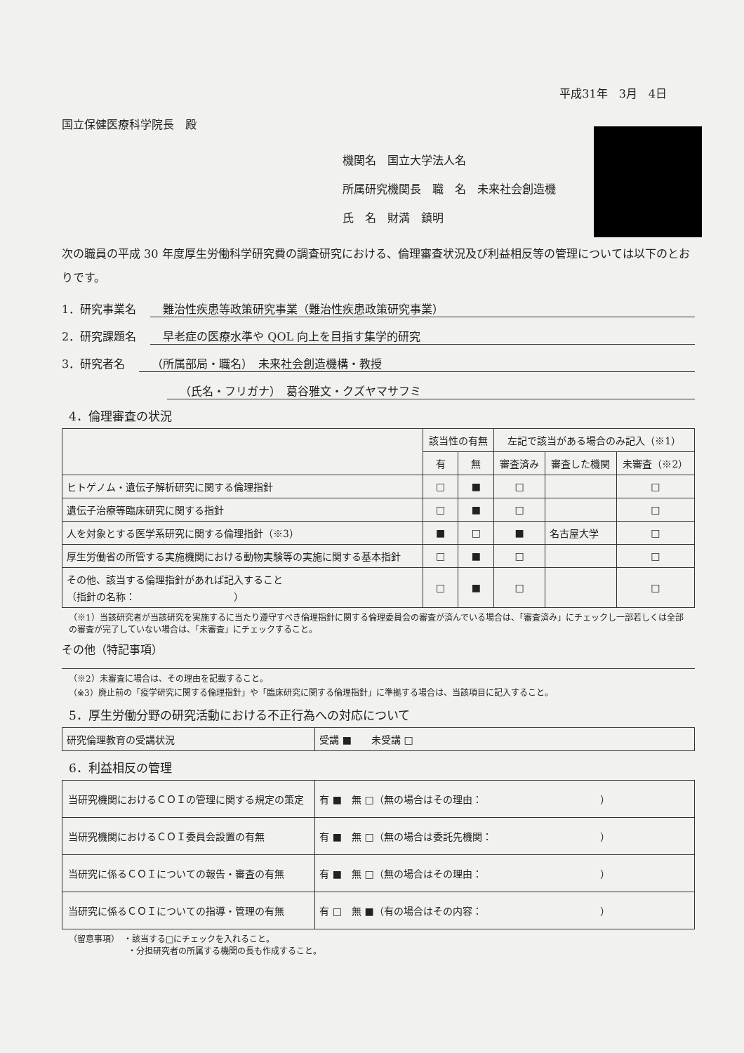平成31年　3月　4日
国立保健医療科学院長　殿
機関名　国立大学法人名
所属研究機関長　職　名　未来社会創造機
氏　名　財満　鎮明
次の職員の平成 30 年度厚生労働科学研究費の調査研究における、倫理審査状況及び利益相反等の管理については以下のとおりです。
1．研究事業名 難治性疾患等政策研究事業（難治性疾患政策研究事業）
2．研究課題名 早老症の医療水準や QOL 向上を目指す集学的研究
3．研究者名 （所属部局・職名）　未来社会創造機構・教授
（氏名・フリガナ）　葛谷雅文・クズヤマサフミ
4．倫理審査の状況
| | 該当性の有無 | | 左記で該当がある場合のみ記入（※1） | | |
| --- | --- | --- | --- | --- | --- |
| | 有 | 無 | 審査済み | 審査した機関 | 未審査（※2） |
| ヒトゲノム・遺伝子解析研究に関する倫理指針 | □ | ■ | □ | | □ |
| 遺伝子治療等臨床研究に関する指針 | □ | ■ | □ | | □ |
| 人を対象とする医学系研究に関する倫理指針（※3） | ■ | □ | ■ | 名古屋大学 | □ |
| 厚生労働省の所管する実施機関における動物実験等の実施に関する基本指針 | □ | ■ | □ | | □ |
| その他、該当する倫理指針があれば記入すること （指針の名称： ） | □ | ■ | □ | | □ |
（※1）当該研究者が当該研究を実施するに当たり遵守すべき倫理指針に関する倫理委員会の審査が済んでいる場合は、「審査済み」にチェックし一部若しくは全部の審査が完了していない場合は、「未審査」にチェックすること。
その他（特記事項）
（※2）未審査に場合は、その理由を記載すること。
（※3）廃止前の「疫学研究に関する倫理指針」や「臨床研究に関する倫理指針」に準拠する場合は、当該項目に記入すること。
5．厚生労働分野の研究活動における不正行為への対応について
| 研究倫理教育の受講状況 | 受講 ■ 未受講 □ |
6．利益相反の管理
| 当研究機関におけるＣＯＩの管理に関する規定の策定 | 有 ■ 無 □（無の場合はその理由： ） |
| 当研究機関におけるＣＯＩ委員会設置の有無 | 有 ■ 無 □（無の場合は委託先機関： ） |
| 当研究に係るＣＯＩについての報告・審査の有無 | 有 ■ 無 □（無の場合はその理由： ） |
| 当研究に係るＣＯＩについての指導・管理の有無 | 有 □ 無 ■（有の場合はその内容： ） |
（留意事項）　・該当する□にチェックを入れること。
　　　　　　　・分担研究者の所属する機関の長も作成すること。